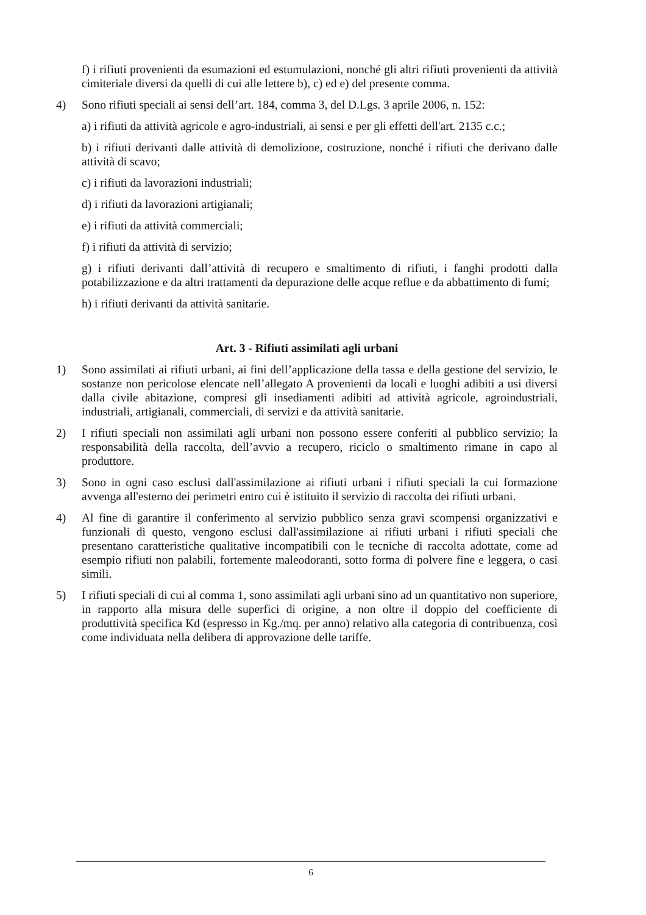f) i rifiuti provenienti da esumazioni ed estumulazioni, nonché gli altri rifiuti provenienti da attività cimiteriale diversi da quelli di cui alle lettere b), c) ed e) del presente comma.
4) Sono rifiuti speciali ai sensi dell’art. 184, comma 3, del D.Lgs. 3 aprile 2006, n. 152:
a) i rifiuti da attività agricole e agro-industriali, ai sensi e per gli effetti dell'art. 2135 c.c.;
b) i rifiuti derivanti dalle attività di demolizione, costruzione, nonché i rifiuti che derivano dalle attività di scavo;
c) i rifiuti da lavorazioni industriali;
d) i rifiuti da lavorazioni artigianali;
e) i rifiuti da attività commerciali;
f) i rifiuti da attività di servizio;
g) i rifiuti derivanti dall’attività di recupero e smaltimento di rifiuti, i fanghi prodotti dalla potabilizzazione e da altri trattamenti da depurazione delle acque reflue e da abbattimento di fumi;
h) i rifiuti derivanti da attività sanitarie.
Art. 3 - Rifiuti assimilati agli urbani
1) Sono assimilati ai rifiuti urbani, ai fini dell’applicazione della tassa e della gestione del servizio, le sostanze non pericolose elencate nell’allegato A provenienti da locali e luoghi adibiti a usi diversi dalla civile abitazione, compresi gli insediamenti adibiti ad attività agricole, agroindustriali, industriali, artigianali, commerciali, di servizi e da attività sanitarie.
2) I rifiuti speciali non assimilati agli urbani non possono essere conferiti al pubblico servizio; la responsabilità della raccolta, dell’avvio a recupero, riciclo o smaltimento rimane in capo al produttore.
3) Sono in ogni caso esclusi dall'assimilazione ai rifiuti urbani i rifiuti speciali la cui formazione avvenga all'esterno dei perimetri entro cui è istituito il servizio di raccolta dei rifiuti urbani.
4) Al fine di garantire il conferimento al servizio pubblico senza gravi scompensi organizzativi e funzionali di questo, vengono esclusi dall'assimilazione ai rifiuti urbani i rifiuti speciali che presentano caratteristiche qualitative incompatibili con le tecniche di raccolta adottate, come ad esempio rifiuti non palabili, fortemente maleodoranti, sotto forma di polvere fine e leggera, o casi simili.
5) I rifiuti speciali di cui al comma 1, sono assimilati agli urbani sino ad un quantitativo non superiore, in rapporto alla misura delle superfici di origine, a non oltre il doppio del coefficiente di produttività specifica Kd (espresso in Kg./mq. per anno) relativo alla categoria di contribuenza, così come individuata nella delibera di approvazione delle tariffe.
6